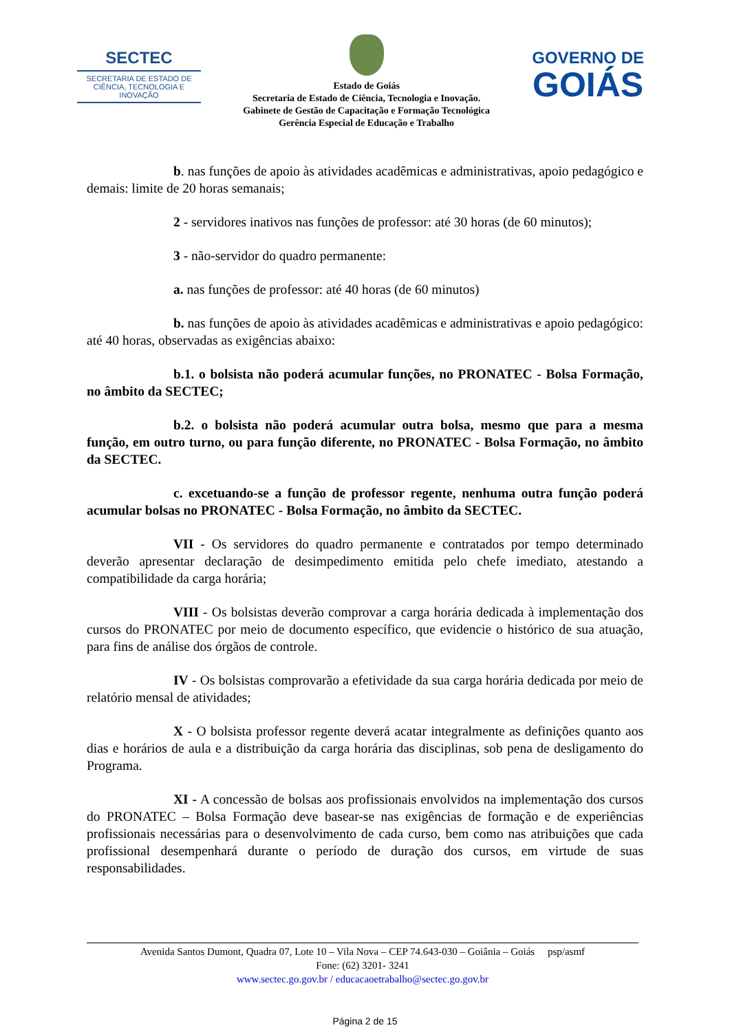SECTEC
SECRETARIA DE ESTADO DE CIÊNCIA, TECNOLOGIA E INOVAÇÃO
Estado de Goiás
Secretaria de Estado de Ciência, Tecnologia e Inovação.
Gabinete de Gestão de Capacitação e Formação Tecnológica
Gerência Especial de Educação e Trabalho
GOVERNO DE
GOIÁS
b. nas funções de apoio às atividades acadêmicas e administrativas, apoio pedagógico e demais: limite de 20 horas semanais;
2 - servidores inativos nas funções de professor: até 30 horas (de 60 minutos);
3 - não-servidor do quadro permanente:
a. nas funções de professor: até 40 horas (de 60 minutos)
b. nas funções de apoio às atividades acadêmicas e administrativas e apoio pedagógico: até 40 horas, observadas as exigências abaixo:
b.1. o bolsista não poderá acumular funções, no PRONATEC - Bolsa Formação, no âmbito da SECTEC;
b.2. o bolsista não poderá acumular outra bolsa, mesmo que para a mesma função, em outro turno, ou para função diferente, no PRONATEC - Bolsa Formação, no âmbito da SECTEC.
c. excetuando-se a função de professor regente, nenhuma outra função poderá acumular bolsas no PRONATEC - Bolsa Formação, no âmbito da SECTEC.
VII - Os servidores do quadro permanente e contratados por tempo determinado deverão apresentar declaração de desimpedimento emitida pelo chefe imediato, atestando a compatibilidade da carga horária;
VIII - Os bolsistas deverão comprovar a carga horária dedicada à implementação dos cursos do PRONATEC por meio de documento específico, que evidencie o histórico de sua atuação, para fins de análise dos órgãos de controle.
IV - Os bolsistas comprovarão a efetividade da sua carga horária dedicada por meio de relatório mensal de atividades;
X - O bolsista professor regente deverá acatar integralmente as definições quanto aos dias e horários de aula e a distribuição da carga horária das disciplinas, sob pena de desligamento do Programa.
XI - A concessão de bolsas aos profissionais envolvidos na implementação dos cursos do PRONATEC – Bolsa Formação deve basear-se nas exigências de formação e de experiências profissionais necessárias para o desenvolvimento de cada curso, bem como nas atribuições que cada profissional desempenhará durante o período de duração dos cursos, em virtude de suas responsabilidades.
Avenida Santos Dumont, Quadra 07, Lote 10 – Vila Nova – CEP 74.643-030 – Goiânia – Goiás psp/asmf
Fone: (62) 3201- 3241
www.sectec.go.gov.br / educacaoetrabalho@sectec.go.gov.br
Página 2 de 15